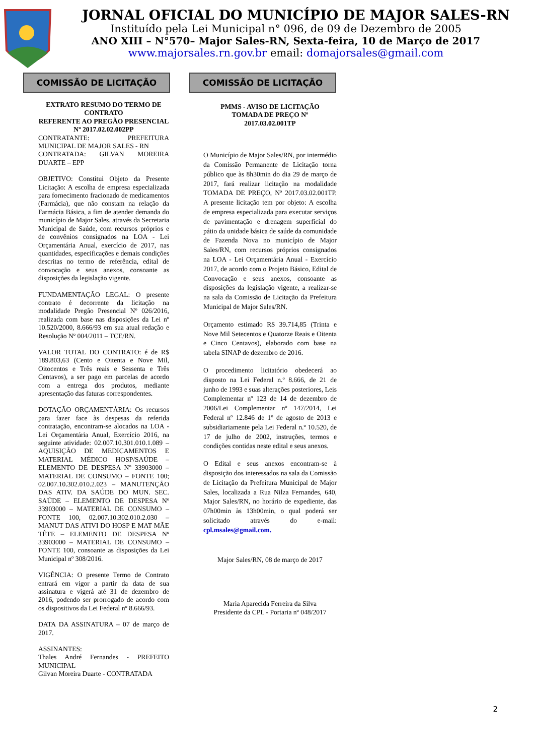JORNAL OFICIAL DO MUNICÍPIO DE MAJOR SALES-RN
Instituído pela Lei Municipal n° 096, de 09 de Dezembro de 2005
ANO XIII – N°570– Major Sales-RN, Sexta-feira, 10 de Março de 2017
www.majorsales.rn.gov.br email: domajorsales@gmail.com
COMISSÃO DE LICITAÇÃO
EXTRATO RESUMO DO TERMO DE CONTRATO
REFERENTE AO PREGÃO PRESENCIAL Nº 2017.02.02.002PP
CONTRATANTE: PREFEITURA MUNICIPAL DE MAJOR SALES - RN
CONTRATADA: GILVAN MOREIRA DUARTE – EPP
OBJETIVO: Constitui Objeto da Presente Licitação: A escolha de empresa especializada para fornecimento fracionado de medicamentos (Farmácia), que não constam na relação da Farmácia Básica, a fim de atender demanda do município de Major Sales, através da Secretaria Municipal de Saúde, com recursos próprios e de convênios consignados na LOA - Lei Orçamentária Anual, exercício de 2017, nas quantidades, especificações e demais condições descritas no termo de referência, edital de convocação e seus anexos, consoante as disposições da legislação vigente.
FUNDAMENTAÇÃO LEGAL: O presente contrato é decorrente da licitação na modalidade Pregão Presencial Nº 026/2016, realizada com base nas disposições da Lei nº 10.520/2000, 8.666/93 em sua atual redação e Resolução Nº 004/2011 – TCE/RN.
VALOR TOTAL DO CONTRATO: é de R$ 189.803,63 (Cento e Oitenta e Nove Mil, Oitocentos e Três reais e Sessenta e Três Centavos), a ser pago em parcelas de acordo com a entrega dos produtos, mediante apresentação das faturas correspondentes.
DOTAÇÃO ORÇAMENTÁRIA: Os recursos para fazer face às despesas da referida contratação, encontram-se alocados na LOA - Lei Orçamentária Anual, Exercício 2016, na seguinte atividade: 02.007.10.301.010.1.089 – AQUISIÇÃO DE MEDICAMENTOS E MATERIAL MÉDICO HOSP/SAÚDE – ELEMENTO DE DESPESA Nº 33903000 – MATERIAL DE CONSUMO – FONTE 100; 02.007.10.302.010.2.023 – MANUTENÇÃO DAS ATIV. DA SAÚDE DO MUN. SEC. SAÚDE – ELEMENTO DE DESPESA Nº 33903000 – MATERIAL DE CONSUMO – FONTE 100, 02.007.10.302.010.2.030 – MANUT DAS ATIVI DO HOSP E MAT MÃE TÊTE – ELEMENTO DE DESPESA Nº 33903000 – MATERIAL DE CONSUMO – FONTE 100, consoante as disposições da Lei Municipal nº 308/2016.
VIGÊNCIA: O presente Termo de Contrato entrará em vigor a partir da data de sua assinatura e vigerá até 31 de dezembro de 2016, podendo ser prorrogado de acordo com os dispositivos da Lei Federal nº 8.666/93.
DATA DA ASSINATURA – 07 de março de 2017.
ASSINANTES:
Thales André Fernandes - PREFEITO MUNICIPAL
Gilvan Moreira Duarte - CONTRATADA
COMISSÃO DE LICITAÇÃO
PMMS - AVISO DE LICITAÇÃO
TOMADA DE PREÇO Nº
2017.03.02.001TP
O Município de Major Sales/RN, por intermédio da Comissão Permanente de Licitação torna público que às 8h30min do dia 29 de março de 2017, fará realizar licitação na modalidade TOMADA DE PREÇO, Nº 2017.03.02.001TP. A presente licitação tem por objeto: A escolha de empresa especializada para executar serviços de pavimentação e drenagem superficial do pátio da unidade básica de saúde da comunidade de Fazenda Nova no município de Major Sales/RN, com recursos próprios consignados na LOA - Lei Orçamentária Anual - Exercício 2017, de acordo com o Projeto Básico, Edital de Convocação e seus anexos, consoante as disposições da legislação vigente, a realizar-se na sala da Comissão de Licitação da Prefeitura Municipal de Major Sales/RN.
Orçamento estimado R$ 39.714,85 (Trinta e Nove Mil Setecentos e Quatorze Reais e Oitenta e Cinco Centavos), elaborado com base na tabela SINAP de dezembro de 2016.
O procedimento licitatório obedecerá ao disposto na Lei Federal n.º 8.666, de 21 de junho de 1993 e suas alterações posteriores, Leis Complementar nº 123 de 14 de dezembro de 2006/Lei Complementar nº 147/2014, Lei Federal nº 12.846 de 1º de agosto de 2013 e subsidiariamente pela Lei Federal n.º 10.520, de 17 de julho de 2002, instruções, termos e condições contidas neste edital e seus anexos.
O Edital e seus anexos encontram-se à disposição dos interessados na sala da Comissão de Licitação da Prefeitura Municipal de Major Sales, localizada a Rua Nilza Fernandes, 640, Major Sales/RN, no horário de expediente, das 07h00min às 13h00min, o qual poderá ser solicitado através do e-mail: cpl.msales@gmail.com.
Major Sales/RN, 08 de março de 2017
Maria Aparecida Ferreira da Silva
Presidente da CPL - Portaria nº 048/2017
2